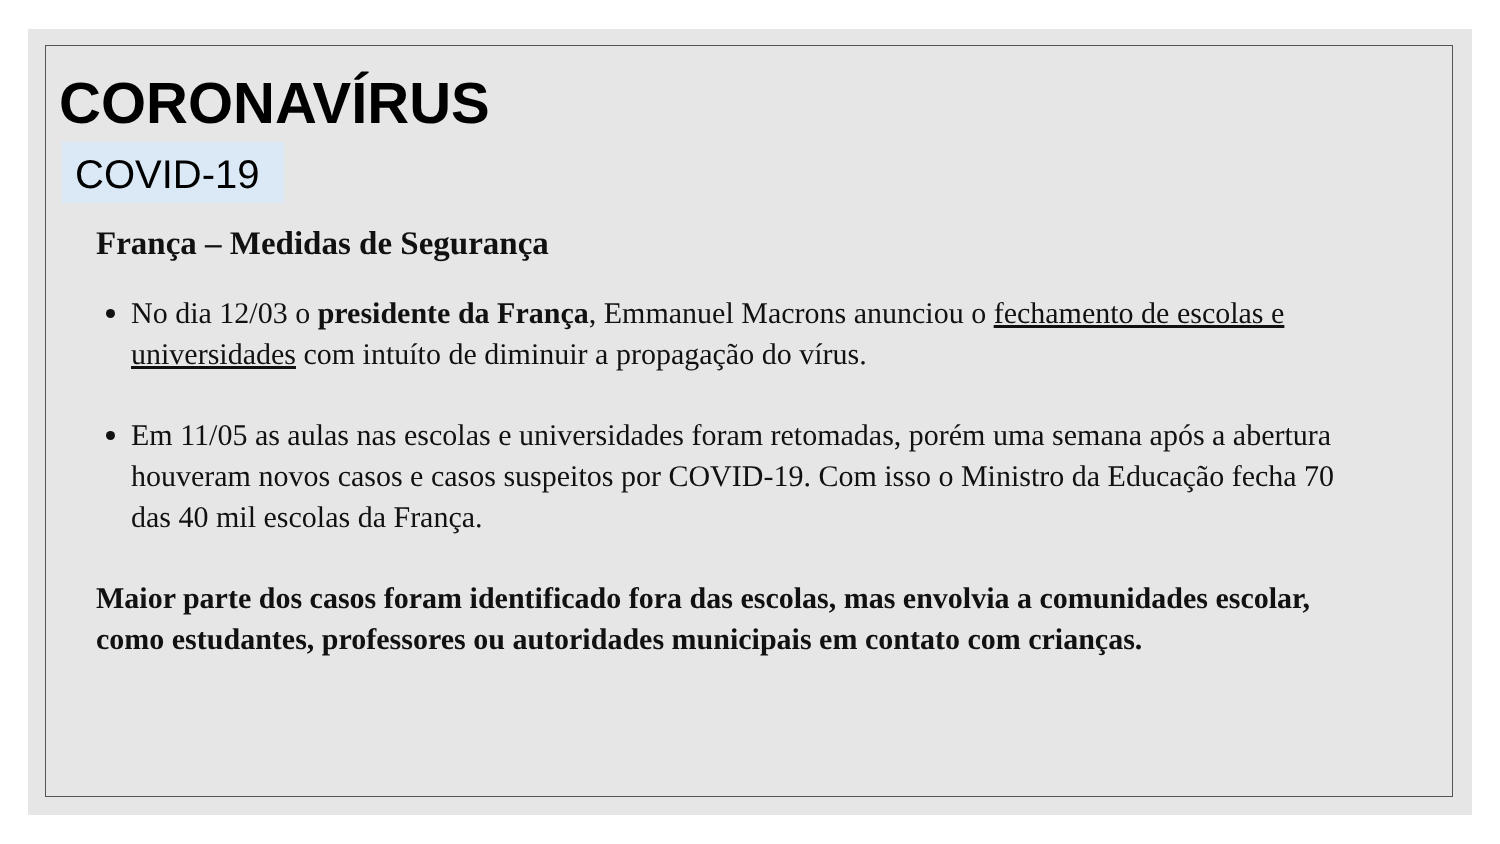CORONAVÍRUS
COVID-19
França – Medidas de Segurança
No dia 12/03 o presidente da França, Emmanuel Macrons anunciou o fechamento de escolas e universidades com intuíto de diminuir a propagação do vírus.
Em 11/05 as aulas nas escolas e universidades foram retomadas, porém uma semana após a abertura houveram novos casos e casos suspeitos por COVID-19. Com isso o Ministro da Educação fecha 70 das 40 mil escolas da França.
Maior parte dos casos foram identificado fora das escolas, mas envolvia a comunidades escolar, como estudantes, professores ou autoridades municipais em contato com crianças.